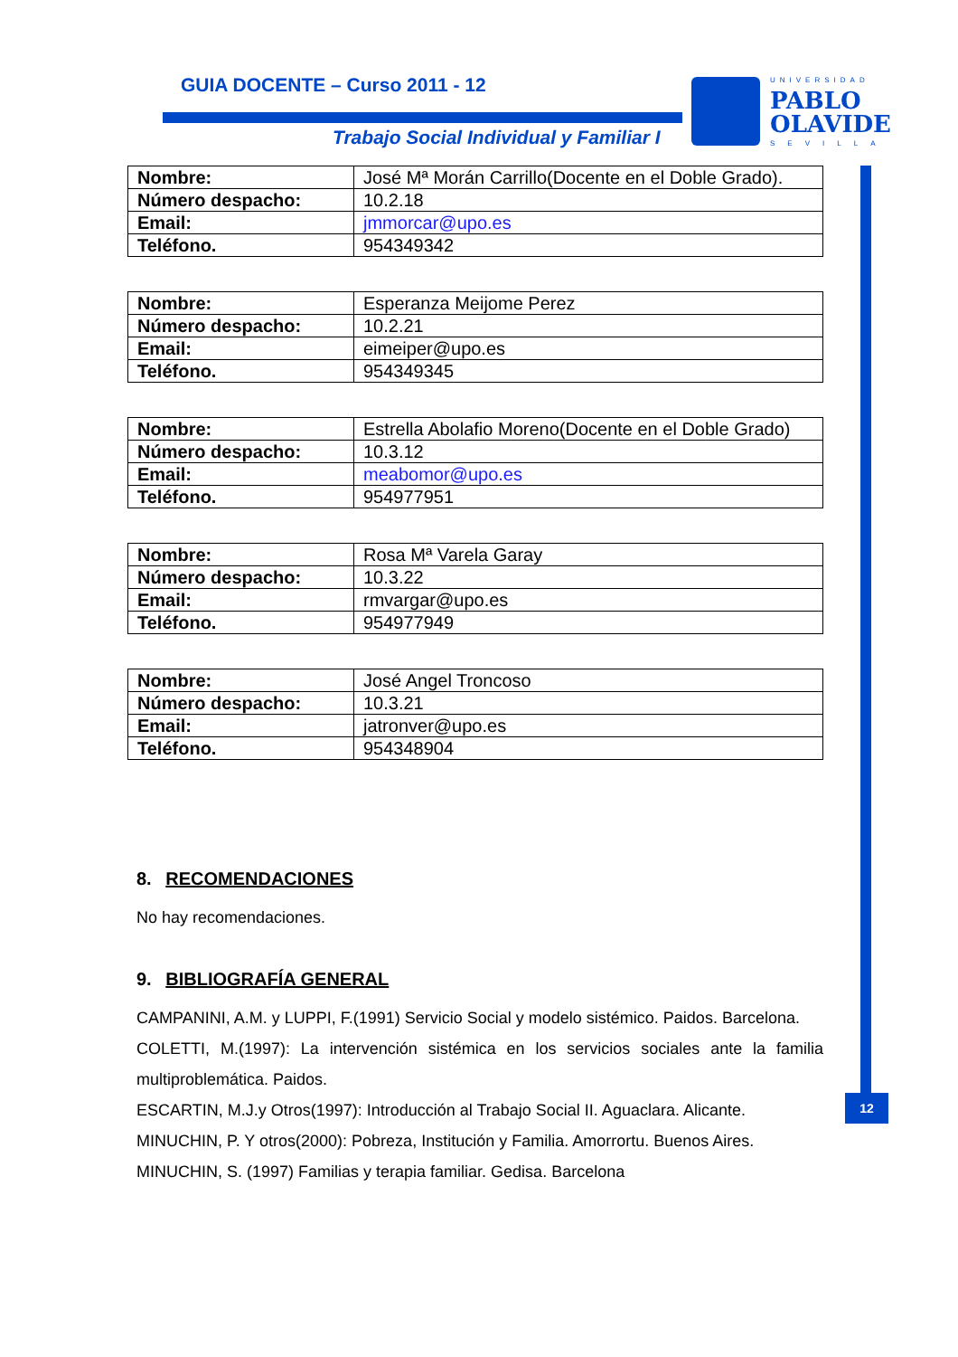GUIA DOCENTE – Curso 2011 - 12
Trabajo Social Individual y Familiar I
UNIVERSIDAD
PABLO
OLAVIDE
SEVILLA
12
| Nombre: | José Mª Morán Carrillo(Docente en el Doble Grado). |
| Número despacho: | 10.2.18 |
| Email: | jmmorcar@upo.es |
| Teléfono. | 954349342 |
| Nombre: | Esperanza Meijome Perez |
| Número despacho: | 10.2.21 |
| Email: | eimeiper@upo.es |
| Teléfono. | 954349345 |
| Nombre: | Estrella Abolafio Moreno(Docente en el Doble Grado) |
| Número despacho: | 10.3.12 |
| Email: | meabomor@upo.es |
| Teléfono. | 954977951 |
| Nombre: | Rosa Mª Varela Garay |
| Número despacho: | 10.3.22 |
| Email: | rmvargar@upo.es |
| Teléfono. | 954977949 |
| Nombre: | José Angel Troncoso |
| Número despacho: | 10.3.21 |
| Email: | jatronver@upo.es |
| Teléfono. | 954348904 |
8. RECOMENDACIONES
No hay recomendaciones.
9. BIBLIOGRAFÍA GENERAL
CAMPANINI, A.M. y LUPPI, F.(1991) Servicio Social y modelo sistémico. Paidos. Barcelona.
COLETTI, M.(1997): La intervención sistémica en los servicios sociales ante la familia multiproblemática. Paidos.
ESCARTIN, M.J.y Otros(1997): Introducción al Trabajo Social II. Aguaclara. Alicante.
MINUCHIN, P. Y otros(2000): Pobreza, Institución y Familia. Amorrortu. Buenos Aires.
MINUCHIN, S. (1997) Familias y terapia familiar. Gedisa. Barcelona